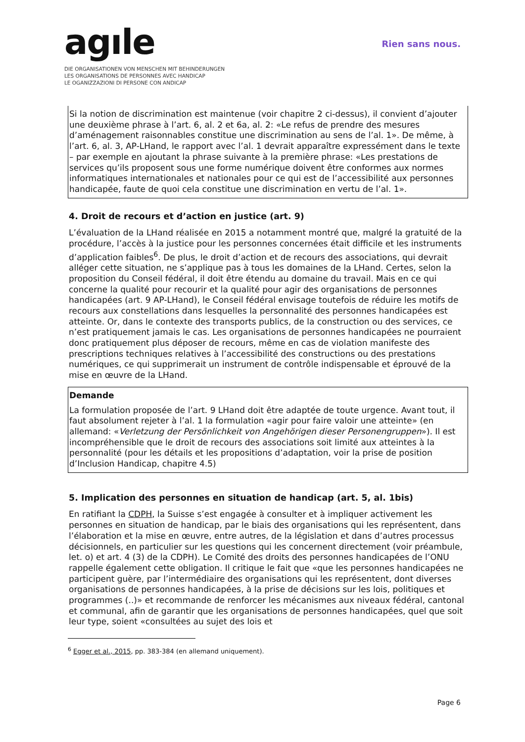agıle
DIE ORGANISATIONEN VON MENSCHEN MIT BEHINDERUNGEN
LES ORGANISATIONS DE PERSONNES AVEC HANDICAP
LE OGANIZZAZIONI DI PERSONE CON ANDICAP
Rien sans nous.
Si la notion de discrimination est maintenue (voir chapitre 2 ci-dessus), il convient d’ajouter une deuxième phrase à l’art. 6, al. 2 et 6a, al. 2: «Le refus de prendre des mesures d’aménagement raisonnables constitue une discrimination au sens de l’al. 1». De même, à l’art. 6, al. 3, AP-LHand, le rapport avec l’al. 1 devrait apparaître expressément dans le texte – par exemple en ajoutant la phrase suivante à la première phrase: «Les prestations de services qu’ils proposent sous une forme numérique doivent être conformes aux normes informatiques internationales et nationales pour ce qui est de l’accessibilité aux personnes handicapée, faute de quoi cela constitue une discrimination en vertu de l’al. 1».
4. Droit de recours et d’action en justice (art. 9)
L’évaluation de la LHand réalisée en 2015 a notamment montré que, malgré la gratuité de la procédure, l’accès à la justice pour les personnes concernées était difficile et les instruments d’application faibles<sup>6</sup>. De plus, le droit d’action et de recours des associations, qui devrait alléger cette situation, ne s’applique pas à tous les domaines de la LHand. Certes, selon la proposition du Conseil fédéral, il doit être étendu au domaine du travail. Mais en ce qui concerne la qualité pour recourir et la qualité pour agir des organisations de personnes handicapées (art. 9 AP-LHand), le Conseil fédéral envisage toutefois de réduire les motifs de recours aux constellations dans lesquelles la personnalité des personnes handicapées est atteinte. Or, dans le contexte des transports publics, de la construction ou des services, ce n’est pratiquement jamais le cas. Les organisations de personnes handicapées ne pourraient donc pratiquement plus déposer de recours, même en cas de violation manifeste des prescriptions techniques relatives à l’accessibilité des constructions ou des prestations numériques, ce qui supprimerait un instrument de contrôle indispensable et éprouvé de la mise en œuvre de la LHand.
Demande
La formulation proposée de l’art. 9 LHand doit être adaptée de toute urgence. Avant tout, il faut absolument rejeter à l’al. 1 la formulation «agir pour faire valoir une atteinte» (en allemand: «Verletzung der Persönlichkeit von Angehörigen dieser Personengruppen»). Il est incompréhensible que le droit de recours des associations soit limité aux atteintes à la personnalité (pour les détails et les propositions d’adaptation, voir la prise de position d’Inclusion Handicap, chapitre 4.5)
5. Implication des personnes en situation de handicap (art. 5, al. 1bis)
En ratifiant la CDPH, la Suisse s’est engagée à consulter et à impliquer activement les personnes en situation de handicap, par le biais des organisations qui les représentent, dans l’élaboration et la mise en œuvre, entre autres, de la législation et dans d’autres processus décisionnels, en particulier sur les questions qui les concernent directement (voir préambule, let. o) et art. 4 (3) de la CDPH). Le Comité des droits des personnes handicapées de l’ONU rappelle également cette obligation. Il critique le fait que «que les personnes handicapées ne participent guère, par l’intermédiaire des organisations qui les représentent, dont diverses organisations de personnes handicapées, à la prise de décisions sur les lois, politiques et programmes (..)» et recommande de renforcer les mécanismes aux niveaux fédéral, cantonal et communal, afin de garantir que les organisations de personnes handicapées, quel que soit leur type, soient «consultées au sujet des lois et
<sup>6</sup> Egger et al., 2015, pp. 383-384 (en allemand uniquement).
Page 6